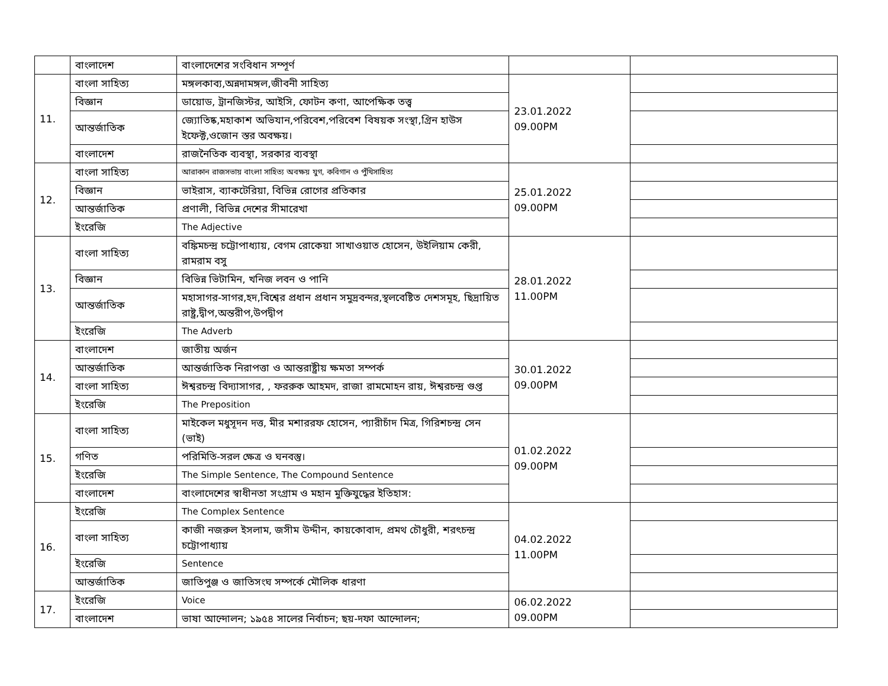| | বাংলাদেশ | বাংলাদেশের সংবিধান সম্পূর্ণ | | |
| 11. | বাংলা সাহিত্য | মঙ্গলকাব্য,অন্নদামঙ্গল,জীবনী সাহিত্য | 23.01.2022 09.00PM | |
| | বিজ্ঞান | ডায়োড, ট্রানজিস্টর, আইসি, ফোটন কণা, আপেক্ষিক তত্ত্ব | | |
| | আন্তর্জাতিক | জ্যোতিষ্ক,মহাকাশ অভিযান,পরিবেশ,পরিবেশ বিষয়ক সংস্থা,গ্রিন হাউস ইফেক্ট,ওজোন স্তর অবক্ষয়। | | |
| | বাংলাদেশ | রাজনৈতিক ব্যবস্থা, সরকার ব্যবস্থা | | |
| 12. | বাংলা সাহিত্য | আরাকান রাজসভায় বাংলা সাহিত্য অবক্ষয় যুগ, কবিগান ও পুঁথিসাহিত্য | 25.01.2022 09.00PM | |
| | বিজ্ঞান | ভাইরাস, ব্যাকটেরিয়া, বিভিন্ন রোগের প্রতিকার | | |
| | আন্তর্জাতিক | প্রণালী, বিভিন্ন দেশের সীমারেখা | | |
| | ইংরেজি | The Adjective | | |
| 13. | বাংলা সাহিত্য | বঙ্কিমচন্দ্র চট্টোপাধ্যায়, বেগম রোকেয়া সাখাওয়াত হোসেন, উইলিয়াম কেরী, রামরাম বসু | 28.01.2022 11.00PM | |
| | বিজ্ঞান | বিভিন্ন ভিটামিন, খনিজ লবন ও পানি | | |
| | আন্তর্জাতিক | মহাসাগর-সাগর,হদ,বিশ্বের প্রধান প্রধান সমুদ্রবন্দর,স্থলবেষ্টিত দেশসমূহ, ছিদ্রায়িত রাষ্ট্র,দ্বীপ,অন্তরীপ,উপদ্বীপ | | |
| | ইংরেজি | The Adverb | | |
| 14. | বাংলাদেশ | জাতীয় অর্জন | 30.01.2022 09.00PM | |
| | আন্তর্জাতিক | আন্তর্জাতিক নিরাপত্তা ও আন্তরাষ্ট্রীয় ক্ষমতা সম্পর্ক | | |
| | বাংলা সাহিত্য | ঈশ্বরচন্দ্র বিদ্যাসাগর, , ফররুক আহমদ, রাজা রামমোহন রায়, ঈশ্বরচন্দ্র গুপ্ত | | |
| | ইংরেজি | The Preposition | | |
| 15. | বাংলা সাহিত্য | মাইকেল মধুসূদন দত্ত, মীর মশাররফ হোসেন, প্যারীচাঁদ মিত্র, গিরিশচন্দ্র সেন (ভাই) | 01.02.2022 09.00PM | |
| | গণিত | পরিমিতি-সরল ক্ষেত্র ও ঘনবস্তু। | | |
| | ইংরেজি | The Simple Sentence, The Compound Sentence | | |
| | বাংলাদেশ | বাংলাদেশের স্বাধীনতা সংগ্রাম ও মহান মুক্তিযুদ্ধের ইতিহাস: | | |
| 16. | ইংরেজি | The Complex Sentence | 04.02.2022 11.00PM | |
| | বাংলা সাহিত্য | কাজী নজরুল ইসলাম, জসীম উদ্দীন, কায়কোবাদ, প্রমথ চৌধুরী, শরৎচন্দ্র চট্টোপাধ্যায় | | |
| | ইংরেজি | Sentence | | |
| | আন্তর্জাতিক | জাতিপুঞ্জ ও জাতিসংঘ সম্পর্কে মৌলিক ধারণা | | |
| 17. | ইংরেজি | Voice | 06.02.2022 09.00PM | |
| | বাংলাদেশ | ভাষা আন্দোলন; ১৯৫৪ সালের নির্বাচন; ছয়-দফা আন্দোলন; | | |